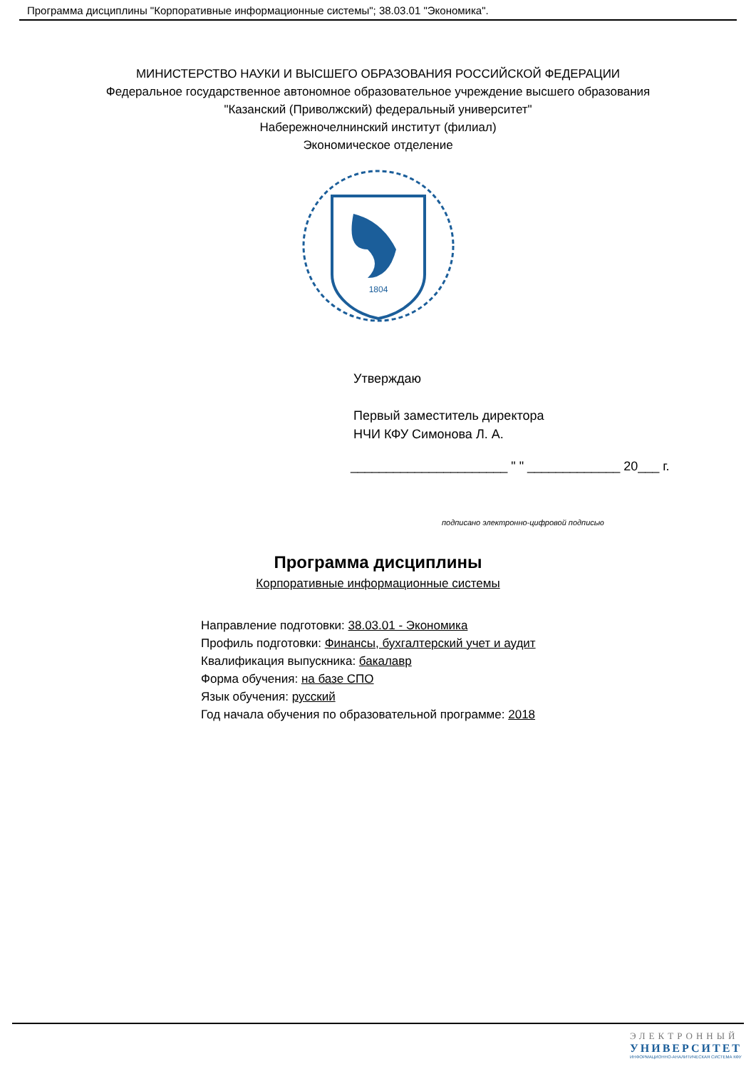Программа дисциплины "Корпоративные информационные системы"; 38.03.01 "Экономика".
МИНИСТЕРСТВО НАУКИ И ВЫСШЕГО ОБРАЗОВАНИЯ РОССИЙСКОЙ ФЕДЕРАЦИИ
Федеральное государственное автономное образовательное учреждение высшего образования
"Казанский (Приволжский) федеральный университет"
Набережночелнинский институт (филиал)
Экономическое отделение
1804
Утверждаю
Первый заместитель директора
НЧИ КФУ Симонова Л. А.
______________________ " " _____________ 20___ г.
подписано электронно-цифровой подписью
Программа дисциплины
Корпоративные информационные системы
Направление подготовки: 38.03.01 - Экономика
Профиль подготовки: Финансы, бухгалтерский учет и аудит
Квалификация выпускника: бакалавр
Форма обучения: на базе СПО
Язык обучения: русский
Год начала обучения по образовательной программе: 2018
ЭЛЕКТРОННЫЙ
УНИВЕРСИТЕТ
ИНФОРМАЦИОННО-АНАЛИТИЧЕСКАЯ СИСТЕМА КФУ